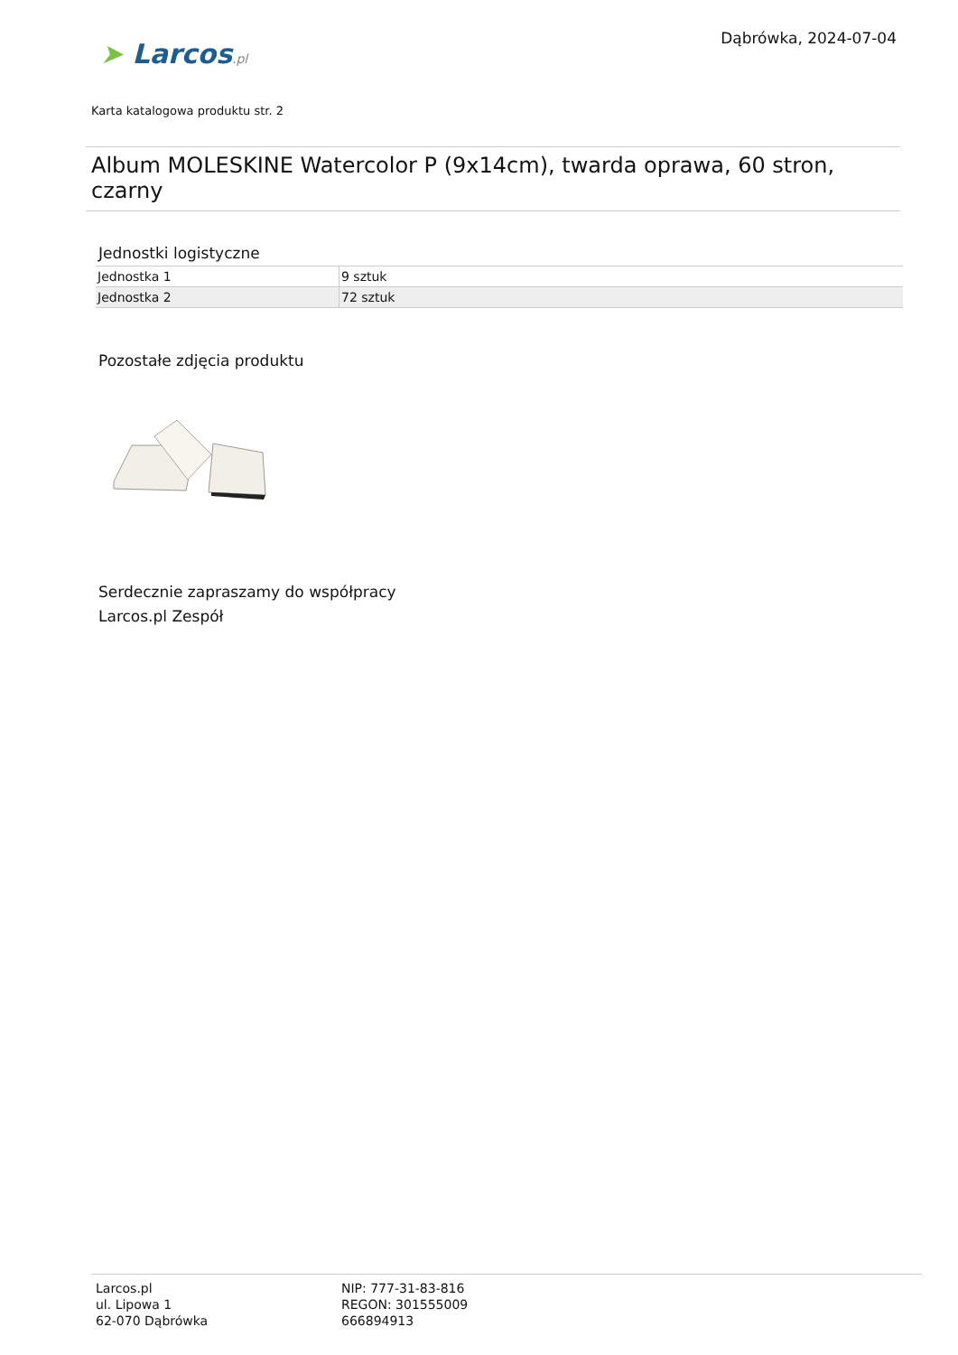Dąbrówka, 2024-07-04
➤ Larcos.pl
Karta katalogowa produktu str. 2
Album MOLESKINE Watercolor P (9x14cm), twarda oprawa, 60 stron, czarny
Jednostki logistyczne
| Jednostka 1 | 9 sztuk |
| Jednostka 2 | 72 sztuk |
Pozostałe zdjęcia produktu
Serdecznie zapraszamy do współpracy
Larcos.pl Zespół
Larcos.pl
ul. Lipowa 1
62-070 Dąbrówka
NIP: 777-31-83-816
REGON: 301555009
666894913